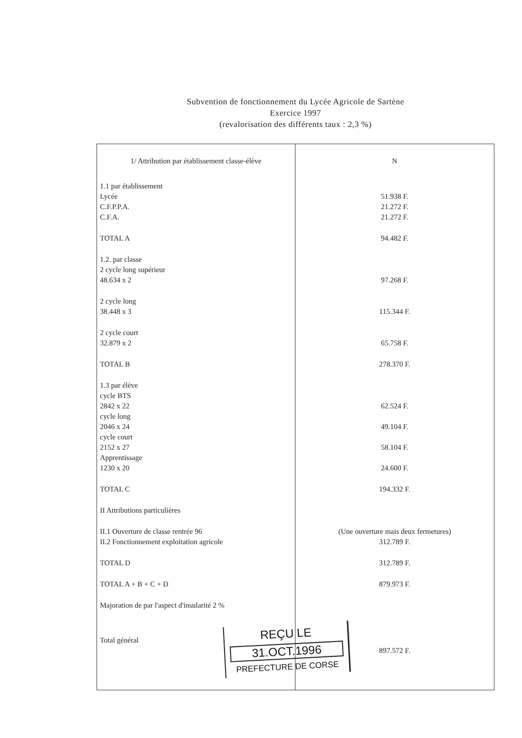Subvention de fonctionnement du Lycée Agricole de Sartène
Exercice 1997
(revalorisation des différents taux : 2,3 %)
| 1/ Attribution par établissement classe-élève | N |
| --- | --- |
| 1.1 par établissement | |
| Lycée | 51.938 F. |
| C.F.P.P.A. | 21.272 F. |
| C.F.A. | 21.272 F. |
| TOTAL A | 94.482 F. |
| 1.2. par classe | |
| 2 cycle long supérieur | |
| 48.634 x 2 | 97.268 F. |
| 2 cycle long | |
| 38.448 x 3 | 115.344 F. |
| 2 cycle court | |
| 32.879 x 2 | 65.758 F. |
| TOTAL B | 278.370 F. |
| 1.3 par élève | |
| cycle BTS | |
| 2842 x 22 | 62.524 F. |
| cycle long | |
| 2046 x 24 | 49.104 F. |
| cycle court | |
| 2152 x 27 | 58.104 F. |
| Apprentissage | |
| 1230 x 20 | 24.600 F. |
| TOTAL C | 194.332 F. |
| II Attributions particulières | |
| II.1 Ouverture de classe rentrée 96 | (Une ouverture mais deux fermetures) |
| II.2 Fonctionnement exploitation agricole | 312.789 F. |
| TOTAL D | 312.789 F. |
| TOTAL A + B + C + D | 879.973 F. |
| Majoration de par l'aspect d'insularité 2 % | |
| Total général | |
| | 897.572 F. |
REÇU LE
31.OCT.1996
PREFECTURE DE CORSE